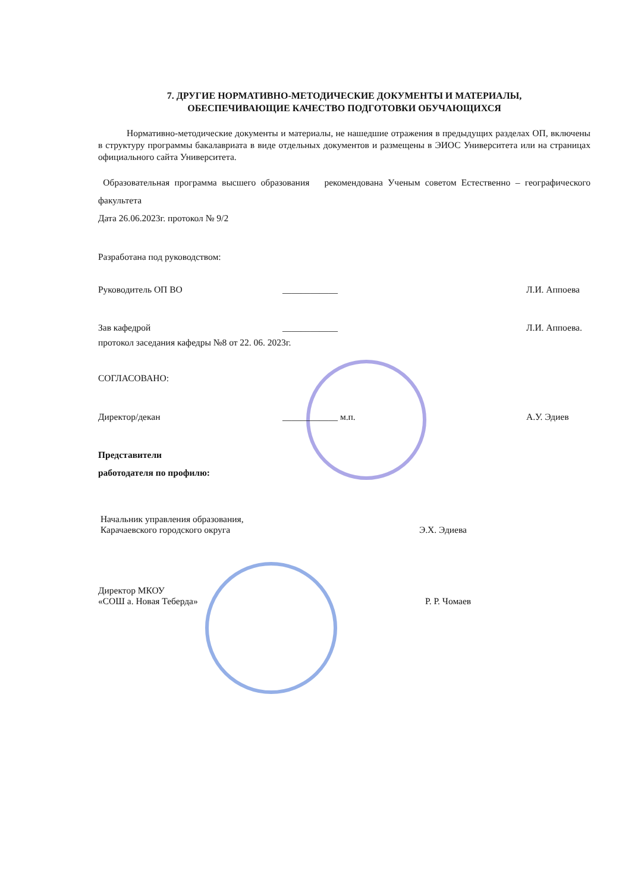7. ДРУГИЕ НОРМАТИВНО-МЕТОДИЧЕСКИЕ ДОКУМЕНТЫ И МАТЕРИАЛЫ,
ОБЕСПЕЧИВАЮЩИЕ КАЧЕСТВО ПОДГОТОВКИ ОБУЧАЮЩИХСЯ
Нормативно-методические документы и материалы, не нашедшие отражения в предыдущих разделах ОП, включены в структуру программы бакалавриата в виде отдельных документов и размещены в ЭИОС Университета или на страницах официального сайта Университета.
Образовательная программа высшего образования рекомендована Ученым советом Естественно – географического факультета
Дата 26.06.2023г. протокол № 9/2
Разработана под руководством:
Руководитель ОП ВО ____________ Л.И. Аппоева
Зав кафедрой ____________ Л.И. Аппоева.
протокол заседания кафедры №8 от 22. 06. 2023г.
СОГЛАСОВАНО:
Директор/декан ____________ м.п. А.У. Эдиев
Представители
работодателя по профилю:
Начальник управления образования,
Карачаевского городского округа Э.Х. Эдиева
Директор МКОУ
«СОШ а. Новая Теберда» Р. Р. Чомаев